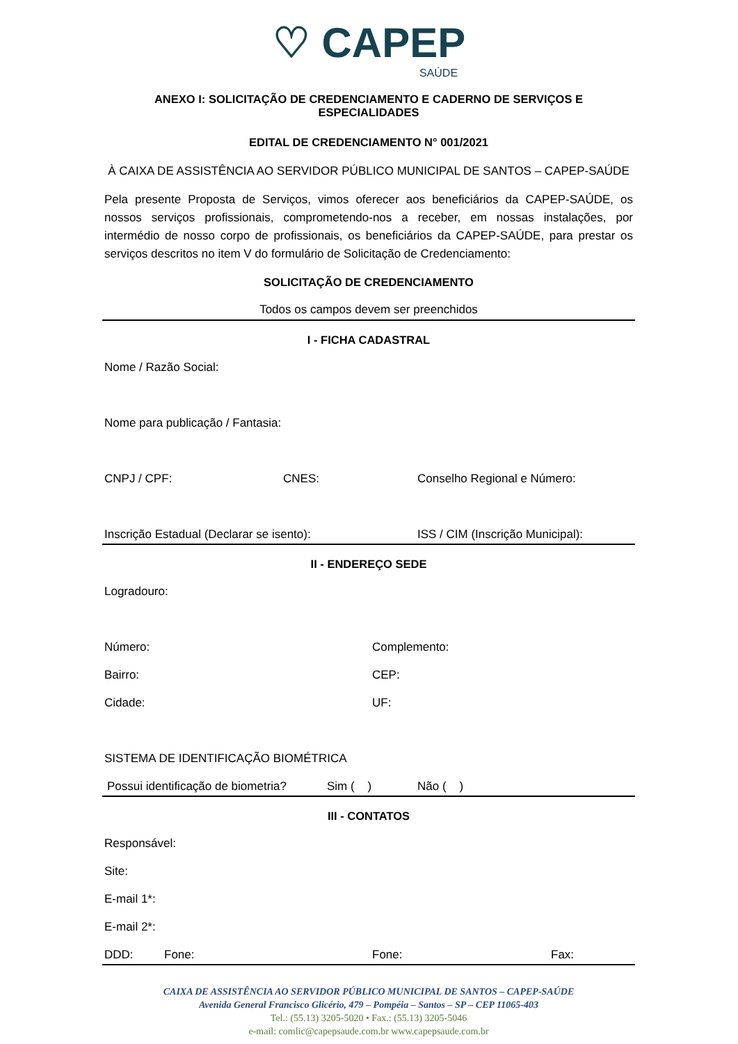♡ CAPEP
SAÚDE
ANEXO I: SOLICITAÇÃO DE CREDENCIAMENTO E CADERNO DE SERVIÇOS E ESPECIALIDADES
EDITAL DE CREDENCIAMENTO N° 001/2021
À CAIXA DE ASSISTÊNCIA AO SERVIDOR PÚBLICO MUNICIPAL DE SANTOS – CAPEP-SAÚDE
Pela presente Proposta de Serviços, vimos oferecer aos beneficiários da CAPEP-SAÚDE, os nossos serviços profissionais, comprometendo-nos a receber, em nossas instalações, por intermédio de nosso corpo de profissionais, os beneficiários da CAPEP-SAÚDE, para prestar os serviços descritos no item V do formulário de Solicitação de Credenciamento:
SOLICITAÇÃO DE CREDENCIAMENTO
Todos os campos devem ser preenchidos
I - FICHA CADASTRAL
Nome / Razão Social:
Nome para publicação / Fantasia:
CNPJ / CPF: CNES: Conselho Regional e Número:
Inscrição Estadual (Declarar se isento): ISS / CIM (Inscrição Municipal):
II - ENDEREÇO SEDE
Logradouro:
Número: Complemento:
Bairro: CEP:
Cidade: UF:
SISTEMA DE IDENTIFICAÇÃO BIOMÉTRICA
Possui identificação de biometria? Sim ( ) Não ( )
III - CONTATOS
Responsável:
Site:
E-mail 1*:
E-mail 2*:
DDD: Fone: Fone: Fax:
CAIXA DE ASSISTÊNCIA AO SERVIDOR PÚBLICO MUNICIPAL DE SANTOS – CAPEP-SAÚDE
Avenida General Francisco Glicério, 479 – Pompéia – Santos – SP – CEP 11065-403
Tel.: (55.13) 3205-5020 • Fax.: (55.13) 3205-5046
e-mail: comlic@capepsaude.com.br www.capepsaude.com.br